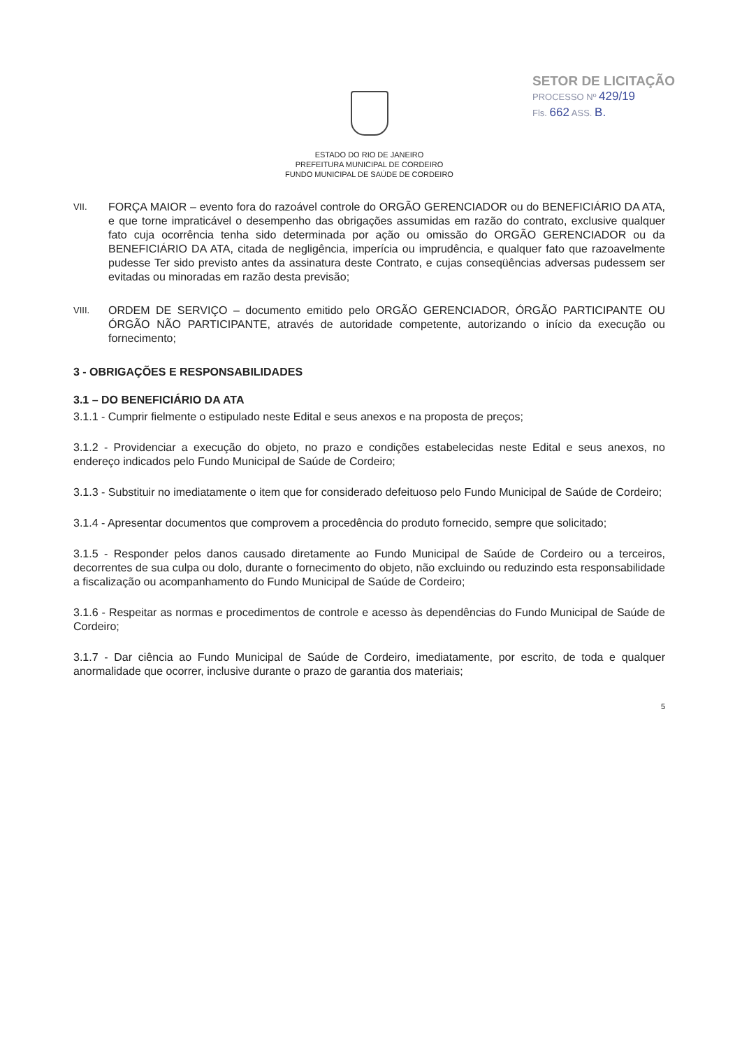SETOR DE LICITAÇÃO
PROCESSO Nº 429/19
Fls. 662 ASS. B.
ESTADO DO RIO DE JANEIRO
PREFEITURA MUNICIPAL DE CORDEIRO
FUNDO MUNICIPAL DE SAÚDE DE CORDEIRO
VII.
FORÇA MAIOR – evento fora do razoável controle do ORGÃO GERENCIADOR ou do BENEFICIÁRIO DA ATA, e que torne impraticável o desempenho das obrigações assumidas em razão do contrato, exclusive qualquer fato cuja ocorrência tenha sido determinada por ação ou omissão do ORGÃO GERENCIADOR ou da BENEFICIÁRIO DA ATA, citada de negligência, imperícia ou imprudência, e qualquer fato que razoavelmente pudesse Ter sido previsto antes da assinatura deste Contrato, e cujas conseqüências adversas pudessem ser evitadas ou minoradas em razão desta previsão;
VIII.
ORDEM DE SERVIÇO – documento emitido pelo ORGÃO GERENCIADOR, ÓRGÃO PARTICIPANTE OU ÓRGÃO NÃO PARTICIPANTE, através de autoridade competente, autorizando o início da execução ou fornecimento;
3 - OBRIGAÇÕES E RESPONSABILIDADES
3.1 – DO BENEFICIÁRIO DA ATA
3.1.1 - Cumprir fielmente o estipulado neste Edital e seus anexos e na proposta de preços;
3.1.2 - Providenciar a execução do objeto, no prazo e condições estabelecidas neste Edital e seus anexos, no endereço indicados pelo Fundo Municipal de Saúde de Cordeiro;
3.1.3 - Substituir no imediatamente o item que for considerado defeituoso pelo Fundo Municipal de Saúde de Cordeiro;
3.1.4 - Apresentar documentos que comprovem a procedência do produto fornecido, sempre que solicitado;
3.1.5 - Responder pelos danos causado diretamente ao Fundo Municipal de Saúde de Cordeiro ou a terceiros, decorrentes de sua culpa ou dolo, durante o fornecimento do objeto, não excluindo ou reduzindo esta responsabilidade a fiscalização ou acompanhamento do Fundo Municipal de Saúde de Cordeiro;
3.1.6 - Respeitar as normas e procedimentos de controle e acesso às dependências do Fundo Municipal de Saúde de Cordeiro;
3.1.7 - Dar ciência ao Fundo Municipal de Saúde de Cordeiro, imediatamente, por escrito, de toda e qualquer anormalidade que ocorrer, inclusive durante o prazo de garantia dos materiais;
5